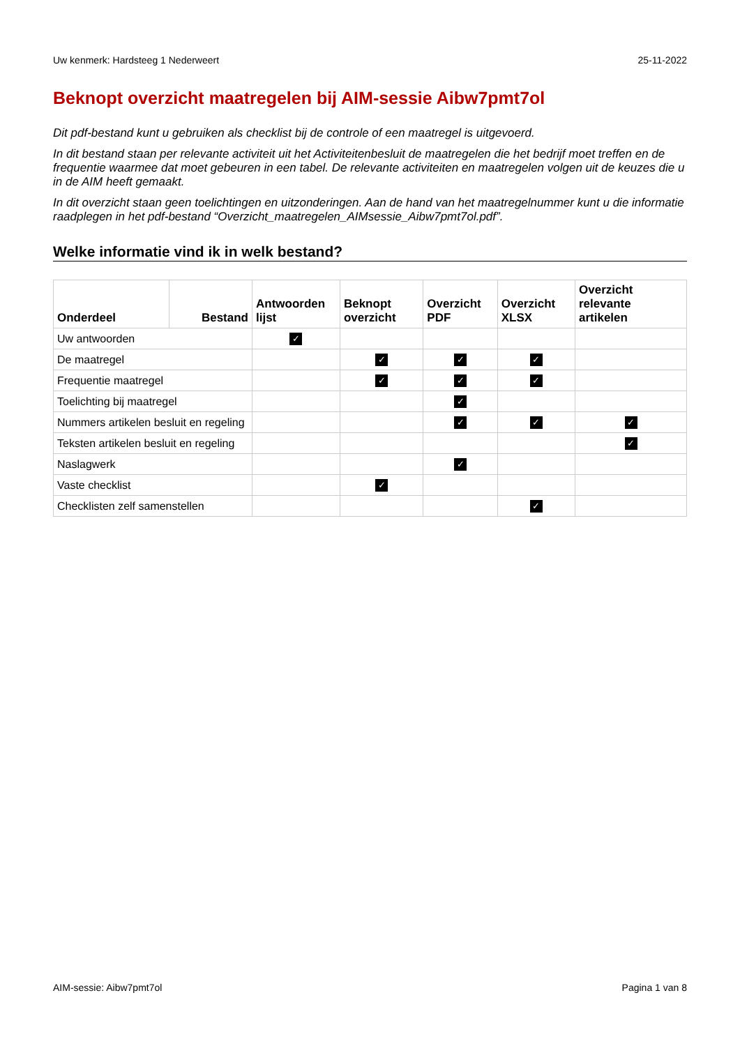Uw kenmerk: Hardsteeg 1 Nederweert 25-11-2022
Beknopt overzicht maatregelen bij AIM-sessie Aibw7pmt7ol
Dit pdf-bestand kunt u gebruiken als checklist bij de controle of een maatregel is uitgevoerd.
In dit bestand staan per relevante activiteit uit het Activiteitenbesluit de maatregelen die het bedrijf moet treffen en de frequentie waarmee dat moet gebeuren in een tabel. De relevante activiteiten en maatregelen volgen uit de keuzes die u in de AIM heeft gemaakt.
In dit overzicht staan geen toelichtingen en uitzonderingen. Aan de hand van het maatregelnummer kunt u die informatie raadplegen in het pdf-bestand “Overzicht_maatregelen_AIMsessie_Aibw7pmt7ol.pdf”.
Welke informatie vind ik in welk bestand?
| Onderdeel | Bestand | Antwoorden lijst | Beknopt overzicht | Overzicht PDF | Overzicht XLSX | Overzicht relevante artikelen |
| --- | --- | --- | --- | --- | --- | --- |
| Uw antwoorden | | ✓ | | | | |
| De maatregel | | | ✓ | ✓ | ✓ | |
| Frequentie maatregel | | | ✓ | ✓ | ✓ | |
| Toelichting bij maatregel | | | | ✓ | | |
| Nummers artikelen besluit en regeling | | | | ✓ | ✓ | ✓ |
| Teksten artikelen besluit en regeling | | | | | | ✓ |
| Naslagwerk | | | | ✓ | | |
| Vaste checklist | | | ✓ | | | |
| Checklisten zelf samenstellen | | | | | ✓ | |
AIM-sessie: Aibw7pmt7ol Pagina 1 van 8